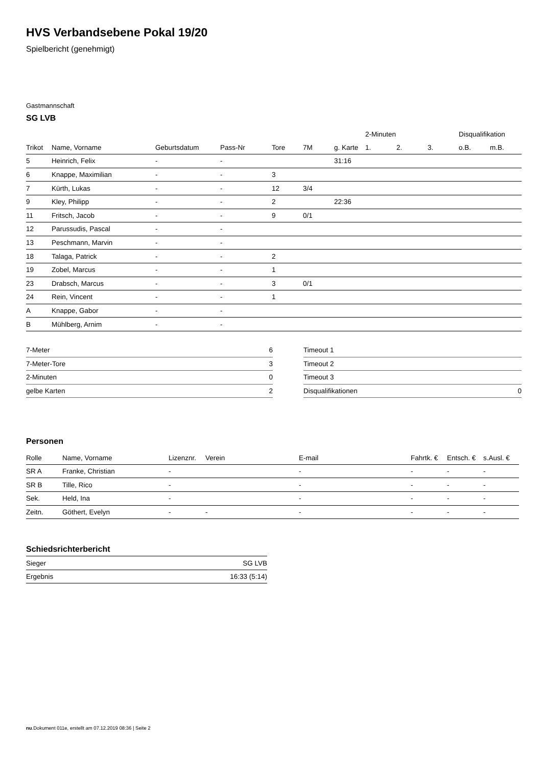HVS Verbandsebene Pokal 19/20
Spielbericht (genehmigt)
Gastmannschaft
SG LVB
| | | | | | | | 2-Minuten | | | Disqualifikation | |
| --- | --- | --- | --- | --- | --- | --- | --- | --- | --- | --- | --- |
| Trikot | Name, Vorname | Geburtsdatum | Pass-Nr | Tore | 7M | g. Karte | 1. | 2. | 3. | o.B. | m.B. |
| 5 | Heinrich, Felix | - | - | | | 31:16 | | | | | |
| 6 | Knappe, Maximilian | - | - | 3 | | | | | | | |
| 7 | Kürth, Lukas | - | - | 12 | 3/4 | | | | | | |
| 9 | Kley, Philipp | - | - | 2 | | 22:36 | | | | | |
| 11 | Fritsch, Jacob | - | - | 9 | 0/1 | | | | | | |
| 12 | Parussudis, Pascal | - | - | | | | | | | | |
| 13 | Peschmann, Marvin | - | - | | | | | | | | |
| 18 | Talaga, Patrick | - | - | 2 | | | | | | | |
| 19 | Zobel, Marcus | - | - | 1 | | | | | | | |
| 23 | Drabsch, Marcus | - | - | 3 | 0/1 | | | | | | |
| 24 | Rein, Vincent | - | - | 1 | | | | | | | |
| A | Knappe, Gabor | - | - | | | | | | | | |
| B | Mühlberg, Arnim | - | - | | | | | | | | |
| 7-Meter | 6 |
| 7-Meter-Tore | 3 |
| 2-Minuten | 0 |
| gelbe Karten | 2 |
| Timeout 1 | |
| Timeout 2 | |
| Timeout 3 | |
| Disqualifikationen | 0 |
Personen
| Rolle | Name, Vorname | Lizenznr. | Verein | E-mail | Fahrtk. € | Entsch. € | s.Ausl. € |
| --- | --- | --- | --- | --- | --- | --- | --- |
| SR A | Franke, Christian | - | | - | - | - | - |
| SR B | Tille, Rico | - | | - | - | - | - |
| Sek. | Held, Ina | - | | - | - | - | - |
| Zeitn. | Göthert, Evelyn | - | - | - | - | - | - |
Schiedsrichterbericht
| Sieger | SG LVB |
| Ergebnis | 16:33 (5:14) |
nu.Dokument 011e, erstellt am 07.12.2019 08:36 | Seite 2